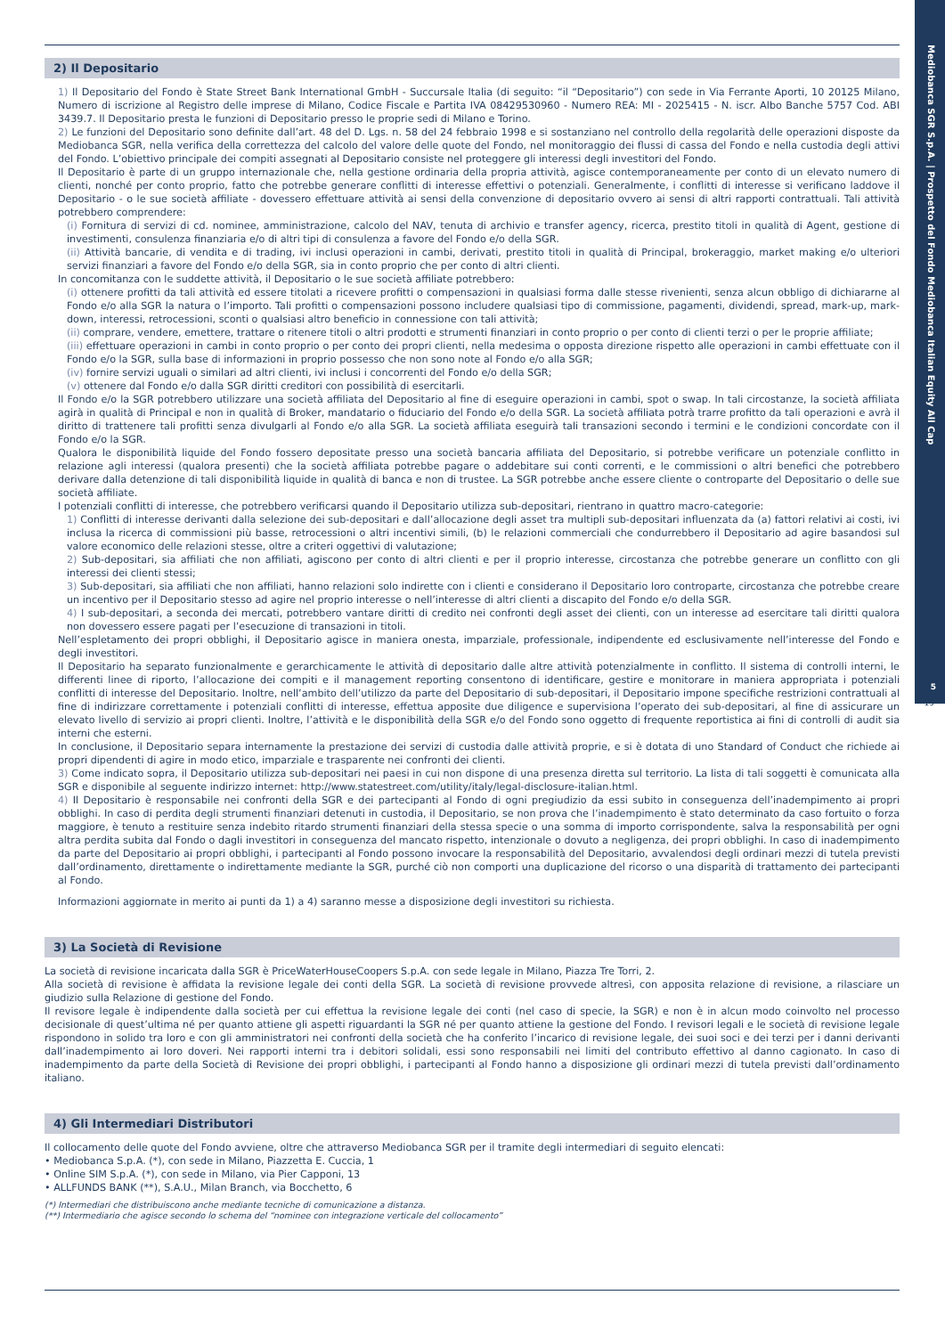Mediobanca SGR S.p.A. | Prospetto del Fondo Mediobanca Italian Equity All Cap
5
19
2) Il Depositario
1) Il Depositario del Fondo è State Street Bank International GmbH - Succursale Italia (di seguito: “il “Depositario”) con sede in Via Ferrante Aporti, 10 20125 Milano, Numero di iscrizione al Registro delle imprese di Milano, Codice Fiscale e Partita IVA 08429530960 - Numero REA: MI - 2025415 - N. iscr. Albo Banche 5757 Cod. ABI 3439.7. Il Depositario presta le funzioni di Depositario presso le proprie sedi di Milano e Torino.
2) Le funzioni del Depositario sono definite dall’art. 48 del D. Lgs. n. 58 del 24 febbraio 1998 e si sostanziano nel controllo della regolarità delle operazioni disposte da Mediobanca SGR, nella verifica della correttezza del calcolo del valore delle quote del Fondo, nel monitoraggio dei flussi di cassa del Fondo e nella custodia degli attivi del Fondo. L’obiettivo principale dei compiti assegnati al Depositario consiste nel proteggere gli interessi degli investitori del Fondo.
Il Depositario è parte di un gruppo internazionale che, nella gestione ordinaria della propria attività, agisce contemporaneamente per conto di un elevato numero di clienti, nonché per conto proprio, fatto che potrebbe generare conflitti di interesse effettivi o potenziali. Generalmente, i conflitti di interesse si verificano laddove il Depositario - o le sue società affiliate - dovessero effettuare attività ai sensi della convenzione di depositario ovvero ai sensi di altri rapporti contrattuali. Tali attività potrebbero comprendere:
(i) Fornitura di servizi di cd. nominee, amministrazione, calcolo del NAV, tenuta di archivio e transfer agency, ricerca, prestito titoli in qualità di Agent, gestione di investimenti, consulenza finanziaria e/o di altri tipi di consulenza a favore del Fondo e/o della SGR.
(ii) Attività bancarie, di vendita e di trading, ivi inclusi operazioni in cambi, derivati, prestito titoli in qualità di Principal, brokeraggio, market making e/o ulteriori servizi finanziari a favore del Fondo e/o della SGR, sia in conto proprio che per conto di altri clienti.
In concomitanza con le suddette attività, il Depositario o le sue società affiliate potrebbero:
(i) ottenere profitti da tali attività ed essere titolati a ricevere profitti o compensazioni in qualsiasi forma dalle stesse rivenienti, senza alcun obbligo di dichiararne al Fondo e/o alla SGR la natura o l’importo. Tali profitti o compensazioni possono includere qualsiasi tipo di commissione, pagamenti, dividendi, spread, mark-up, mark-down, interessi, retrocessioni, sconti o qualsiasi altro beneficio in connessione con tali attività;
(ii) comprare, vendere, emettere, trattare o ritenere titoli o altri prodotti e strumenti finanziari in conto proprio o per conto di clienti terzi o per le proprie affiliate;
(iii) effettuare operazioni in cambi in conto proprio o per conto dei propri clienti, nella medesima o opposta direzione rispetto alle operazioni in cambi effettuate con il Fondo e/o la SGR, sulla base di informazioni in proprio possesso che non sono note al Fondo e/o alla SGR;
(iv) fornire servizi uguali o similari ad altri clienti, ivi inclusi i concorrenti del Fondo e/o della SGR;
(v) ottenere dal Fondo e/o dalla SGR diritti creditori con possibilità di esercitarli.
Il Fondo e/o la SGR potrebbero utilizzare una società affiliata del Depositario al fine di eseguire operazioni in cambi, spot o swap. In tali circostanze, la società affiliata agirà in qualità di Principal e non in qualità di Broker, mandatario o fiduciario del Fondo e/o della SGR. La società affiliata potrà trarre profitto da tali operazioni e avrà il diritto di trattenere tali profitti senza divulgarli al Fondo e/o alla SGR. La società affiliata eseguirà tali transazioni secondo i termini e le condizioni concordate con il Fondo e/o la SGR.
Qualora le disponibilità liquide del Fondo fossero depositate presso una società bancaria affiliata del Depositario, si potrebbe verificare un potenziale conflitto in relazione agli interessi (qualora presenti) che la società affiliata potrebbe pagare o addebitare sui conti correnti, e le commissioni o altri benefici che potrebbero derivare dalla detenzione di tali disponibilità liquide in qualità di banca e non di trustee. La SGR potrebbe anche essere cliente o controparte del Depositario o delle sue società affiliate.
I potenziali conflitti di interesse, che potrebbero verificarsi quando il Depositario utilizza sub-depositari, rientrano in quattro macro-categorie:
1) Conflitti di interesse derivanti dalla selezione dei sub-depositari e dall’allocazione degli asset tra multipli sub-depositari influenzata da (a) fattori relativi ai costi, ivi inclusa la ricerca di commissioni più basse, retrocessioni o altri incentivi simili, (b) le relazioni commerciali che condurrebbero il Depositario ad agire basandosi sul valore economico delle relazioni stesse, oltre a criteri oggettivi di valutazione;
2) Sub-depositari, sia affiliati che non affiliati, agiscono per conto di altri clienti e per il proprio interesse, circostanza che potrebbe generare un conflitto con gli interessi dei clienti stessi;
3) Sub-depositari, sia affiliati che non affiliati, hanno relazioni solo indirette con i clienti e considerano il Depositario loro controparte, circostanza che potrebbe creare un incentivo per il Depositario stesso ad agire nel proprio interesse o nell’interesse di altri clienti a discapito del Fondo e/o della SGR.
4) I sub-depositari, a seconda dei mercati, potrebbero vantare diritti di credito nei confronti degli asset dei clienti, con un interesse ad esercitare tali diritti qualora non dovessero essere pagati per l’esecuzione di transazioni in titoli.
Nell’espletamento dei propri obblighi, il Depositario agisce in maniera onesta, imparziale, professionale, indipendente ed esclusivamente nell’interesse del Fondo e degli investitori.
Il Depositario ha separato funzionalmente e gerarchicamente le attività di depositario dalle altre attività potenzialmente in conflitto. Il sistema di controlli interni, le differenti linee di riporto, l’allocazione dei compiti e il management reporting consentono di identificare, gestire e monitorare in maniera appropriata i potenziali conflitti di interesse del Depositario. Inoltre, nell’ambito dell’utilizzo da parte del Depositario di sub-depositari, il Depositario impone specifiche restrizioni contrattuali al fine di indirizzare correttamente i potenziali conflitti di interesse, effettua apposite due diligence e supervisiona l’operato dei sub-depositari, al fine di assicurare un elevato livello di servizio ai propri clienti. Inoltre, l’attività e le disponibilità della SGR e/o del Fondo sono oggetto di frequente reportistica ai fini di controlli di audit sia interni che esterni.
In conclusione, il Depositario separa internamente la prestazione dei servizi di custodia dalle attività proprie, e si è dotata di uno Standard of Conduct che richiede ai propri dipendenti di agire in modo etico, imparziale e trasparente nei confronti dei clienti.
3) Come indicato sopra, il Depositario utilizza sub-depositari nei paesi in cui non dispone di una presenza diretta sul territorio. La lista di tali soggetti è comunicata alla SGR e disponibile al seguente indirizzo internet: http://www.statestreet.com/utility/italy/legal-disclosure-italian.html.
4) Il Depositario è responsabile nei confronti della SGR e dei partecipanti al Fondo di ogni pregiudizio da essi subito in conseguenza dell’inadempimento ai propri obblighi. In caso di perdita degli strumenti finanziari detenuti in custodia, il Depositario, se non prova che l’inadempimento è stato determinato da caso fortuito o forza maggiore, è tenuto a restituire senza indebito ritardo strumenti finanziari della stessa specie o una somma di importo corrispondente, salva la responsabilità per ogni altra perdita subita dal Fondo o dagli investitori in conseguenza del mancato rispetto, intenzionale o dovuto a negligenza, dei propri obblighi. In caso di inadempimento da parte del Depositario ai propri obblighi, i partecipanti al Fondo possono invocare la responsabilità del Depositario, avvalendosi degli ordinari mezzi di tutela previsti dall’ordinamento, direttamente o indirettamente mediante la SGR, purché ciò non comporti una duplicazione del ricorso o una disparità di trattamento dei partecipanti al Fondo.
Informazioni aggiornate in merito ai punti da 1) a 4) saranno messe a disposizione degli investitori su richiesta.
3) La Società di Revisione
La società di revisione incaricata dalla SGR è PriceWaterHouseCoopers S.p.A. con sede legale in Milano, Piazza Tre Torri, 2.
Alla società di revisione è affidata la revisione legale dei conti della SGR. La società di revisione provvede altresì, con apposita relazione di revisione, a rilasciare un giudizio sulla Relazione di gestione del Fondo.
Il revisore legale è indipendente dalla società per cui effettua la revisione legale dei conti (nel caso di specie, la SGR) e non è in alcun modo coinvolto nel processo decisionale di quest’ultima né per quanto attiene gli aspetti riguardanti la SGR né per quanto attiene la gestione del Fondo. I revisori legali e le società di revisione legale rispondono in solido tra loro e con gli amministratori nei confronti della società che ha conferito l’incarico di revisione legale, dei suoi soci e dei terzi per i danni derivanti dall’inadempimento ai loro doveri. Nei rapporti interni tra i debitori solidali, essi sono responsabili nei limiti del contributo effettivo al danno cagionato. In caso di inadempimento da parte della Società di Revisione dei propri obblighi, i partecipanti al Fondo hanno a disposizione gli ordinari mezzi di tutela previsti dall’ordinamento italiano.
4) Gli Intermediari Distributori
Il collocamento delle quote del Fondo avviene, oltre che attraverso Mediobanca SGR per il tramite degli intermediari di seguito elencati:
• Mediobanca S.p.A. (*), con sede in Milano, Piazzetta E. Cuccia, 1
• Online SIM S.p.A. (*), con sede in Milano, via Pier Capponi, 13
• ALLFUNDS BANK (**), S.A.U., Milan Branch, via Bocchetto, 6
(*) Intermediari che distribuiscono anche mediante tecniche di comunicazione a distanza.
(**) Intermediario che agisce secondo lo schema del “nominee con integrazione verticale del collocamento”